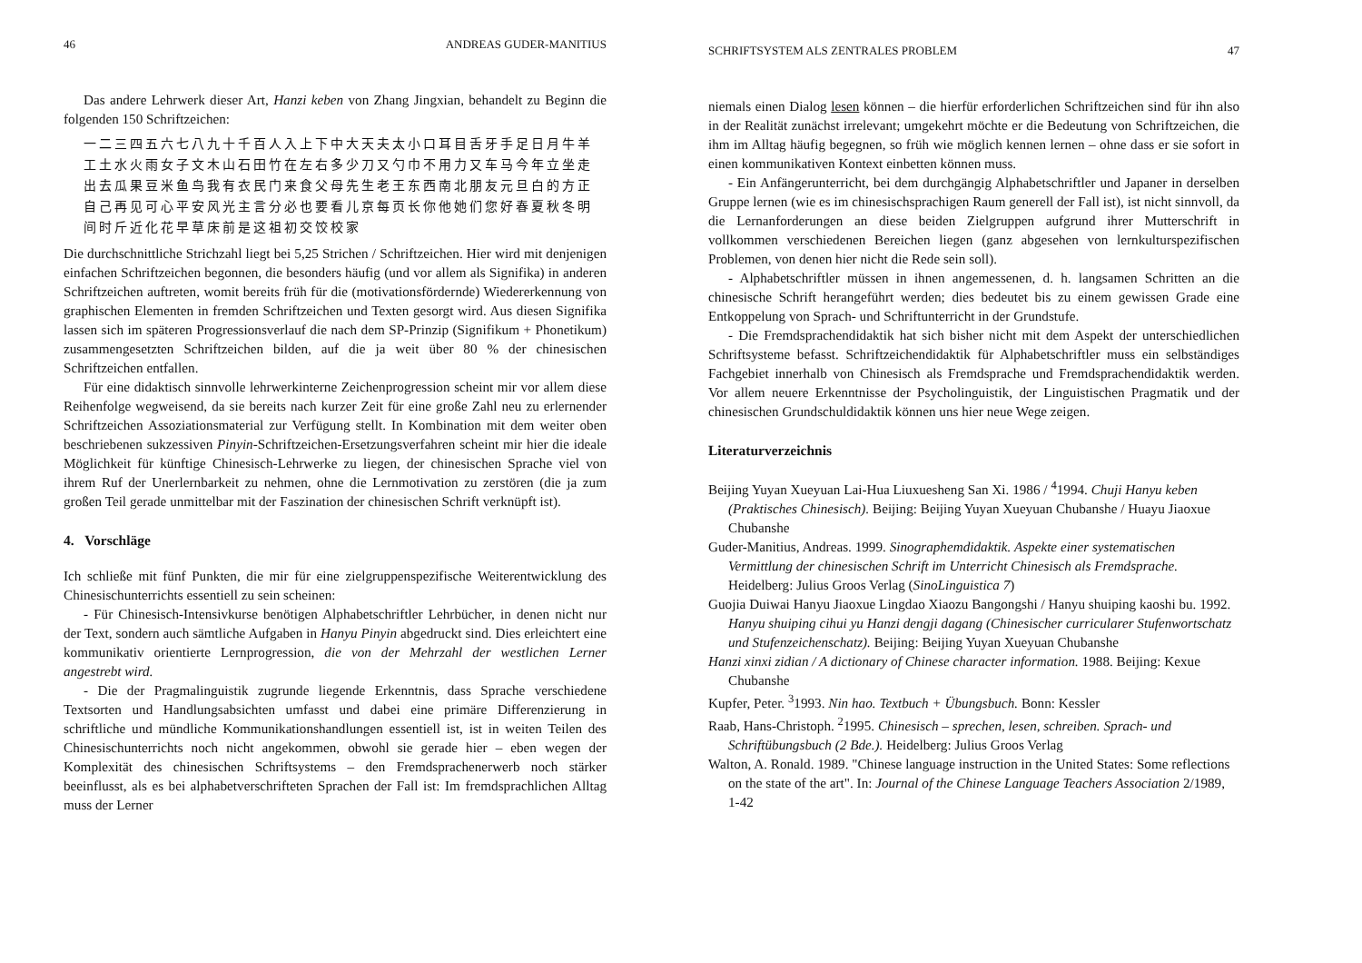46 ANDREAS GUDER-MANITIUS
Das andere Lehrwerk dieser Art, Hanzi keben von Zhang Jingxian, behandelt zu Beginn die folgenden 150 Schriftzeichen:
一二三四五六七八九十千百人入上下中大天夫太小口耳目舌牙手足日月牛羊工土水火雨女子文木山石田竹在左右多少刀又勺巾不用力又车马今年立坐走出去瓜果豆米鱼鸟我有衣民门来食父母先生老王东西南北朋友元旦白的方正自己再见可心平安风光主言分必也要看儿京每页长你他她们您好春夏秋冬明间时斤近化花早草床前是这祖初交饺校家
Die durchschnittliche Strichzahl liegt bei 5,25 Strichen / Schriftzeichen. Hier wird mit denjenigen einfachen Schriftzeichen begonnen, die besonders häufig (und vor allem als Signifika) in anderen Schriftzeichen auftreten, womit bereits früh für die (motivationsfördernde) Wiedererkennung von graphischen Elementen in fremden Schriftzeichen und Texten gesorgt wird. Aus diesen Signifika lassen sich im späteren Progressionsverlauf die nach dem SP-Prinzip (Signifikum + Phonetikum) zusammengesetzten Schriftzeichen bilden, auf die ja weit über 80 % der chinesischen Schriftzeichen entfallen.
Für eine didaktisch sinnvolle lehrwerkinterne Zeichenprogression scheint mir vor allem diese Reihenfolge wegweisend, da sie bereits nach kurzer Zeit für eine große Zahl neu zu erlernender Schriftzeichen Assoziationsmaterial zur Verfügung stellt. In Kombination mit dem weiter oben beschriebenen sukzessiven Pinyin-Schriftzeichen-Ersetzungsverfahren scheint mir hier die ideale Möglichkeit für künftige Chinesisch-Lehrwerke zu liegen, der chinesischen Sprache viel von ihrem Ruf der Unerlernbarkeit zu nehmen, ohne die Lernmotivation zu zerstören (die ja zum großen Teil gerade unmittelbar mit der Faszination der chinesischen Schrift verknüpft ist).
4. Vorschläge
Ich schließe mit fünf Punkten, die mir für eine zielgruppenspezifische Weiterentwicklung des Chinesischunterrichts essentiell zu sein scheinen:
- Für Chinesisch-Intensivkurse benötigen Alphabetschriftler Lehrbücher, in denen nicht nur der Text, sondern auch sämtliche Aufgaben in Hanyu Pinyin abgedruckt sind. Dies erleichtert eine kommunikativ orientierte Lernprogression, die von der Mehrzahl der westlichen Lerner angestrebt wird.
- Die der Pragmalinguistik zugrunde liegende Erkenntnis, dass Sprache verschiedene Textsorten und Handlungsabsichten umfasst und dabei eine primäre Differenzierung in schriftliche und mündliche Kommunikationshandlungen essentiell ist, ist in weiten Teilen des Chinesischunterrichts noch nicht angekommen, obwohl sie gerade hier – eben wegen der Komplexität des chinesischen Schriftsystems – den Fremdsprachenerwerb noch stärker beeinflusst, als es bei alphabetverschrifteten Sprachen der Fall ist: Im fremdsprachlichen Alltag muss der Lerner
SCHRIFTSYSTEM ALS ZENTRALES PROBLEM 47
niemals einen Dialog lesen können – die hierfür erforderlichen Schriftzeichen sind für ihn also in der Realität zunächst irrelevant; umgekehrt möchte er die Bedeutung von Schriftzeichen, die ihm im Alltag häufig begegnen, so früh wie möglich kennen lernen – ohne dass er sie sofort in einen kommunikativen Kontext einbetten können muss.
- Ein Anfängerunterricht, bei dem durchgängig Alphabetschriftler und Japaner in derselben Gruppe lernen (wie es im chinesischsprachigen Raum generell der Fall ist), ist nicht sinnvoll, da die Lernanforderungen an diese beiden Zielgruppen aufgrund ihrer Mutterschrift in vollkommen verschiedenen Bereichen liegen (ganz abgesehen von lernkulturspezifischen Problemen, von denen hier nicht die Rede sein soll).
- Alphabetschriftler müssen in ihnen angemessenen, d. h. langsamen Schritten an die chinesische Schrift herangeführt werden; dies bedeutet bis zu einem gewissen Grade eine Entkoppelung von Sprach- und Schriftunterricht in der Grundstufe.
- Die Fremdsprachendidaktik hat sich bisher nicht mit dem Aspekt der unterschiedlichen Schriftsysteme befasst. Schriftzeichendidaktik für Alphabetschriftler muss ein selbständiges Fachgebiet innerhalb von Chinesisch als Fremdsprache und Fremdsprachendidaktik werden. Vor allem neuere Erkenntnisse der Psycholinguistik, der Linguistischen Pragmatik und der chinesischen Grundschuldidaktik können uns hier neue Wege zeigen.
Literaturverzeichnis
Beijing Yuyan Xueyuan Lai-Hua Liuxuesheng San Xi. 1986 / <sup>4</sup>1994. Chuji Hanyu keben (Praktisches Chinesisch). Beijing: Beijing Yuyan Xueyuan Chubanshe / Huayu Jiaoxue Chubanshe
Guder-Manitius, Andreas. 1999. Sinographemdidaktik. Aspekte einer systematischen Vermittlung der chinesischen Schrift im Unterricht Chinesisch als Fremdsprache. Heidelberg: Julius Groos Verlag (SinoLinguistica 7)
Guojia Duiwai Hanyu Jiaoxue Lingdao Xiaozu Bangongshi / Hanyu shuiping kaoshi bu. 1992. Hanyu shuiping cihui yu Hanzi dengji dagang (Chinesischer curricularer Stufenwortschatz und Stufenzeichenschatz). Beijing: Beijing Yuyan Xueyuan Chubanshe
Hanzi xinxi zidian / A dictionary of Chinese character information. 1988. Beijing: Kexue Chubanshe
Kupfer, Peter. <sup>3</sup>1993. Nin hao. Textbuch + Übungsbuch. Bonn: Kessler
Raab, Hans-Christoph. <sup>2</sup>1995. Chinesisch – sprechen, lesen, schreiben. Sprach- und Schriftübungsbuch (2 Bde.). Heidelberg: Julius Groos Verlag
Walton, A. Ronald. 1989. "Chinese language instruction in the United States: Some reflections on the state of the art". In: Journal of the Chinese Language Teachers Association 2/1989, 1-42